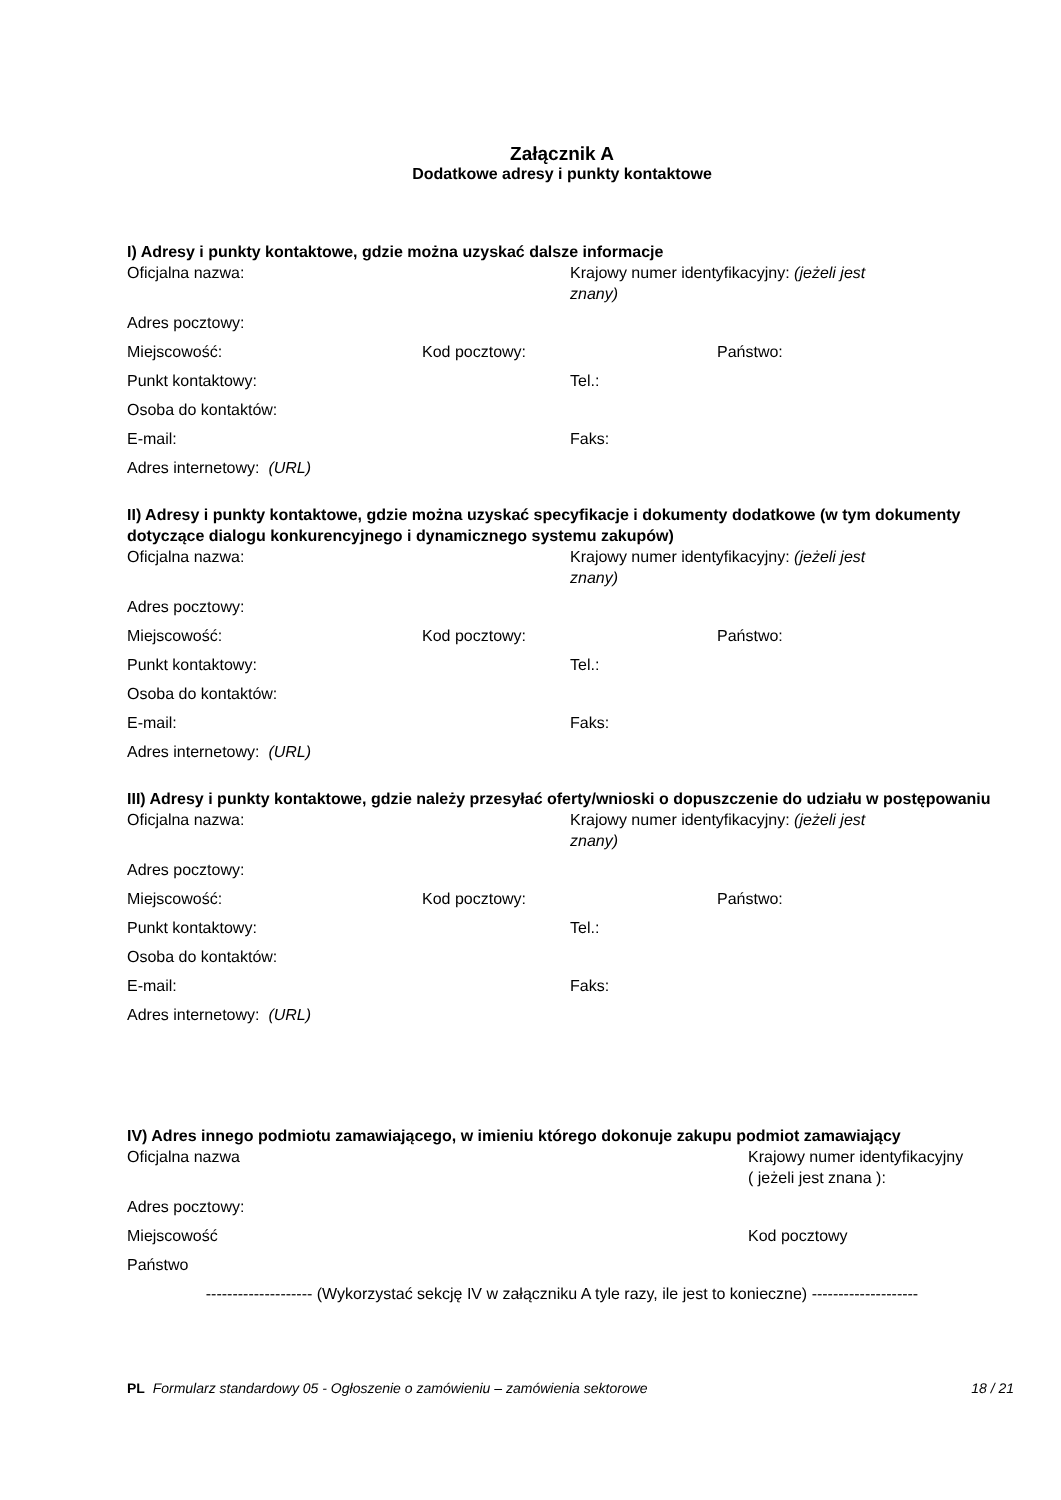Załącznik A
Dodatkowe adresy i punkty kontaktowe
I) Adresy i punkty kontaktowe, gdzie można uzyskać dalsze informacje
Oficjalna nazwa: Krajowy numer identyfikacyjny: (jeżeli jest znany)
Adres pocztowy:
Miejscowość: Kod pocztowy: Państwo:
Punkt kontaktowy: Tel.:
Osoba do kontaktów:
E-mail: Faks:
Adres internetowy: (URL)
II) Adresy i punkty kontaktowe, gdzie można uzyskać specyfikacje i dokumenty dodatkowe (w tym dokumenty dotyczące dialogu konkurencyjnego i dynamicznego systemu zakupów)
Oficjalna nazwa: Krajowy numer identyfikacyjny: (jeżeli jest znany)
Adres pocztowy:
Miejscowość: Kod pocztowy: Państwo:
Punkt kontaktowy: Tel.:
Osoba do kontaktów:
E-mail: Faks:
Adres internetowy: (URL)
III) Adresy i punkty kontaktowe, gdzie należy przesyłać oferty/wnioski o dopuszczenie do udziału w postępowaniu
Oficjalna nazwa: Krajowy numer identyfikacyjny: (jeżeli jest znany)
Adres pocztowy:
Miejscowość: Kod pocztowy: Państwo:
Punkt kontaktowy: Tel.:
Osoba do kontaktów:
E-mail: Faks:
Adres internetowy: (URL)
IV) Adres innego podmiotu zamawiającego, w imieniu którego dokonuje zakupu podmiot zamawiający
Oficjalna nazwa Krajowy numer identyfikacyjny
( jeżeli jest znana ):
Adres pocztowy:
Miejscowość Kod pocztowy
Państwo
-------------------- (Wykorzystać sekcję IV w załączniku A tyle razy, ile jest to konieczne) --------------------
PL Formularz standardowy 05 - Ogłoszenie o zamówieniu – zamówienia sektorowe
18 / 21